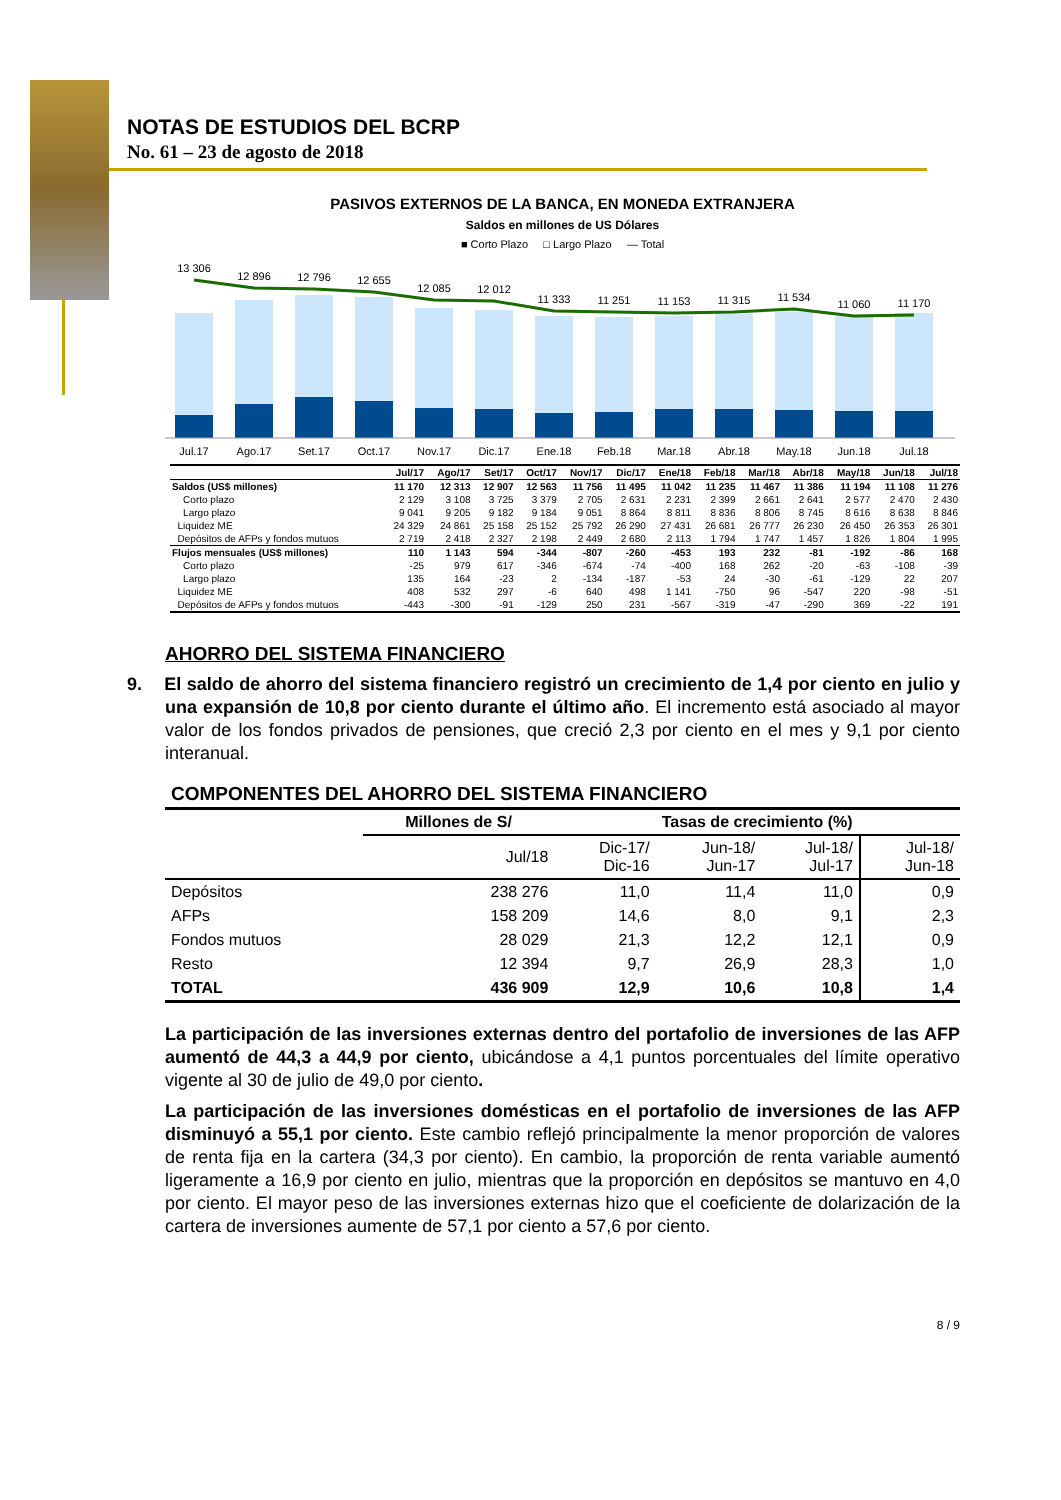NOTAS DE ESTUDIOS DEL BCRP
No. 61 – 23 de agosto de 2018
PASIVOS EXTERNOS DE LA BANCA, EN MONEDA EXTRANJERA
Saldos en millones de US Dólares
■ Corto Plazo □ Largo Plazo — Total
13 306
12 896
12 796
12 655
12 085
12 012
11 333
11 251
11 153
11 315
11 534
11 060
11 170
Jul.17
Ago.17
Set.17
Oct.17
Nov.17
Dic.17
Ene.18
Feb.18
Mar.18
Abr.18
May.18
Jun.18
Jul.18
| | Jul/17 | Ago/17 | Set/17 | Oct/17 | Nov/17 | Dic/17 | Ene/18 | Feb/18 | Mar/18 | Abr/18 | May/18 | Jun/18 | Jul/18 |
| --- | --- | --- | --- | --- | --- | --- | --- | --- | --- | --- | --- | --- | --- |
| Saldos (US$ millones) | 11 170 | 12 313 | 12 907 | 12 563 | 11 756 | 11 495 | 11 042 | 11 235 | 11 467 | 11 386 | 11 194 | 11 108 | 11 276 |
| Corto plazo | 2 129 | 3 108 | 3 725 | 3 379 | 2 705 | 2 631 | 2 231 | 2 399 | 2 661 | 2 641 | 2 577 | 2 470 | 2 430 |
| Largo plazo | 9 041 | 9 205 | 9 182 | 9 184 | 9 051 | 8 864 | 8 811 | 8 836 | 8 806 | 8 745 | 8 616 | 8 638 | 8 846 |
| Liquidez ME | 24 329 | 24 861 | 25 158 | 25 152 | 25 792 | 26 290 | 27 431 | 26 681 | 26 777 | 26 230 | 26 450 | 26 353 | 26 301 |
| Depósitos de AFPs y fondos mutuos | 2 719 | 2 418 | 2 327 | 2 198 | 2 449 | 2 680 | 2 113 | 1 794 | 1 747 | 1 457 | 1 826 | 1 804 | 1 995 |
| Flujos mensuales (US$ millones) | 110 | 1 143 | 594 | -344 | -807 | -260 | -453 | 193 | 232 | -81 | -192 | -86 | 168 |
| Corto plazo | -25 | 979 | 617 | -346 | -674 | -74 | -400 | 168 | 262 | -20 | -63 | -108 | -39 |
| Largo plazo | 135 | 164 | -23 | 2 | -134 | -187 | -53 | 24 | -30 | -61 | -129 | 22 | 207 |
| Liquidez ME | 408 | 532 | 297 | -6 | 640 | 498 | 1 141 | -750 | 96 | -547 | 220 | -98 | -51 |
| Depósitos de AFPs y fondos mutuos | -443 | -300 | -91 | -129 | 250 | 231 | -567 | -319 | -47 | -290 | 369 | -22 | 191 |
AHORRO DEL SISTEMA FINANCIERO
9. El saldo de ahorro del sistema financiero registró un crecimiento de 1,4 por ciento en julio y una expansión de 10,8 por ciento durante el último año. El incremento está asociado al mayor valor de los fondos privados de pensiones, que creció 2,3 por ciento en el mes y 9,1 por ciento interanual.
COMPONENTES DEL AHORRO DEL SISTEMA FINANCIERO
| | Millones de S/ | Tasas de crecimiento (%) | | | |
| --- | --- | --- | --- | --- | --- |
| | Jul/18 | Dic-17/ Dic-16 | Jun-18/ Jun-17 | Jul-18/ Jul-17 | Jul-18/ Jun-18 |
| Depósitos | 238 276 | 11,0 | 11,4 | 11,0 | 0,9 |
| AFPs | 158 209 | 14,6 | 8,0 | 9,1 | 2,3 |
| Fondos mutuos | 28 029 | 21,3 | 12,2 | 12,1 | 0,9 |
| Resto | 12 394 | 9,7 | 26,9 | 28,3 | 1,0 |
| TOTAL | 436 909 | 12,9 | 10,6 | 10,8 | 1,4 |
La participación de las inversiones externas dentro del portafolio de inversiones de las AFP aumentó de 44,3 a 44,9 por ciento, ubicándose a 4,1 puntos porcentuales del límite operativo vigente al 30 de julio de 49,0 por ciento.
La participación de las inversiones domésticas en el portafolio de inversiones de las AFP disminuyó a 55,1 por ciento. Este cambio reflejó principalmente la menor proporción de valores de renta fija en la cartera (34,3 por ciento). En cambio, la proporción de renta variable aumentó ligeramente a 16,9 por ciento en julio, mientras que la proporción en depósitos se mantuvo en 4,0 por ciento. El mayor peso de las inversiones externas hizo que el coeficiente de dolarización de la cartera de inversiones aumente de 57,1 por ciento a 57,6 por ciento.
8 / 9